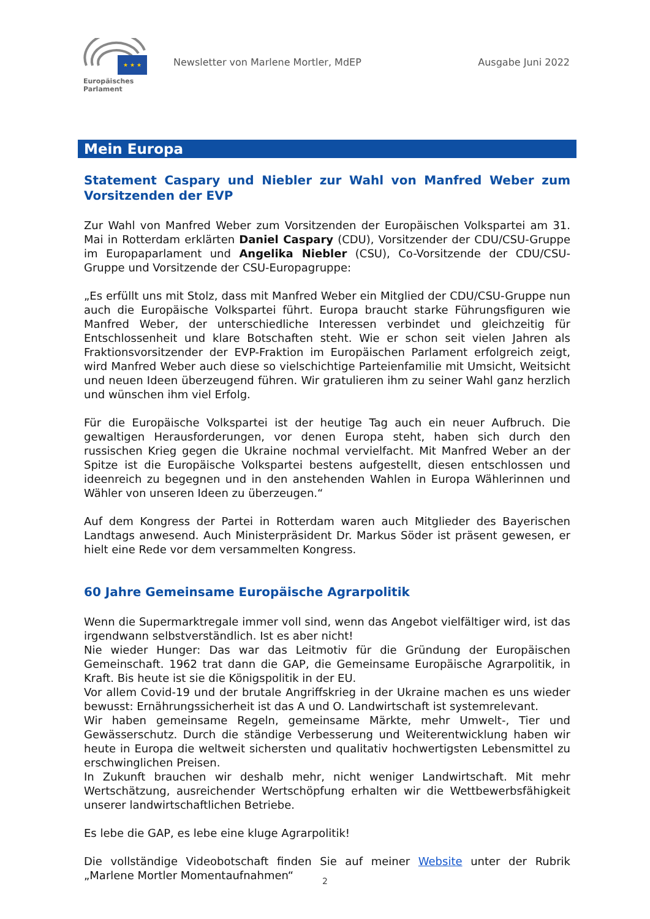★ ★ ★
Europäisches Parlament
Newsletter von Marlene Mortler, MdEP
Ausgabe Juni 2022
Mein Europa
Statement Caspary und Niebler zur Wahl von Manfred Weber zum Vorsitzenden der EVP
Zur Wahl von Manfred Weber zum Vorsitzenden der Europäischen Volkspartei am 31. Mai in Rotterdam erklärten Daniel Caspary (CDU), Vorsitzender der CDU/CSU-Gruppe im Europaparlament und Angelika Niebler (CSU), Co-Vorsitzende der CDU/CSU-Gruppe und Vorsitzende der CSU-Europagruppe:
„Es erfüllt uns mit Stolz, dass mit Manfred Weber ein Mitglied der CDU/CSU-Gruppe nun auch die Europäische Volkspartei führt. Europa braucht starke Führungsfiguren wie Manfred Weber, der unterschiedliche Interessen verbindet und gleichzeitig für Entschlossenheit und klare Botschaften steht. Wie er schon seit vielen Jahren als Fraktionsvorsitzender der EVP-Fraktion im Europäischen Parlament erfolgreich zeigt, wird Manfred Weber auch diese so vielschichtige Parteienfamilie mit Umsicht, Weitsicht und neuen Ideen überzeugend führen. Wir gratulieren ihm zu seiner Wahl ganz herzlich und wünschen ihm viel Erfolg.
Für die Europäische Volkspartei ist der heutige Tag auch ein neuer Aufbruch. Die gewaltigen Herausforderungen, vor denen Europa steht, haben sich durch den russischen Krieg gegen die Ukraine nochmal vervielfacht. Mit Manfred Weber an der Spitze ist die Europäische Volkspartei bestens aufgestellt, diesen entschlossen und ideenreich zu begegnen und in den anstehenden Wahlen in Europa Wählerinnen und Wähler von unseren Ideen zu überzeugen.“
Auf dem Kongress der Partei in Rotterdam waren auch Mitglieder des Bayerischen Landtags anwesend. Auch Ministerpräsident Dr. Markus Söder ist präsent gewesen, er hielt eine Rede vor dem versammelten Kongress.
60 Jahre Gemeinsame Europäische Agrarpolitik
Wenn die Supermarktregale immer voll sind, wenn das Angebot vielfältiger wird, ist das irgendwann selbstverständlich. Ist es aber nicht!
Nie wieder Hunger: Das war das Leitmotiv für die Gründung der Europäischen Gemeinschaft. 1962 trat dann die GAP, die Gemeinsame Europäische Agrarpolitik, in Kraft. Bis heute ist sie die Königspolitik in der EU.
Vor allem Covid-19 und der brutale Angriffskrieg in der Ukraine machen es uns wieder bewusst: Ernährungssicherheit ist das A und O. Landwirtschaft ist systemrelevant.
Wir haben gemeinsame Regeln, gemeinsame Märkte, mehr Umwelt-, Tier und Gewässerschutz. Durch die ständige Verbesserung und Weiterentwicklung haben wir heute in Europa die weltweit sichersten und qualitativ hochwertigsten Lebensmittel zu erschwinglichen Preisen.
In Zukunft brauchen wir deshalb mehr, nicht weniger Landwirtschaft. Mit mehr Wertschätzung, ausreichender Wertschöpfung erhalten wir die Wettbewerbsfähigkeit unserer landwirtschaftlichen Betriebe.
Es lebe die GAP, es lebe eine kluge Agrarpolitik!
Die vollständige Videobotschaft finden Sie auf meiner Website unter der Rubrik „Marlene Mortler Momentaufnahmen“
2